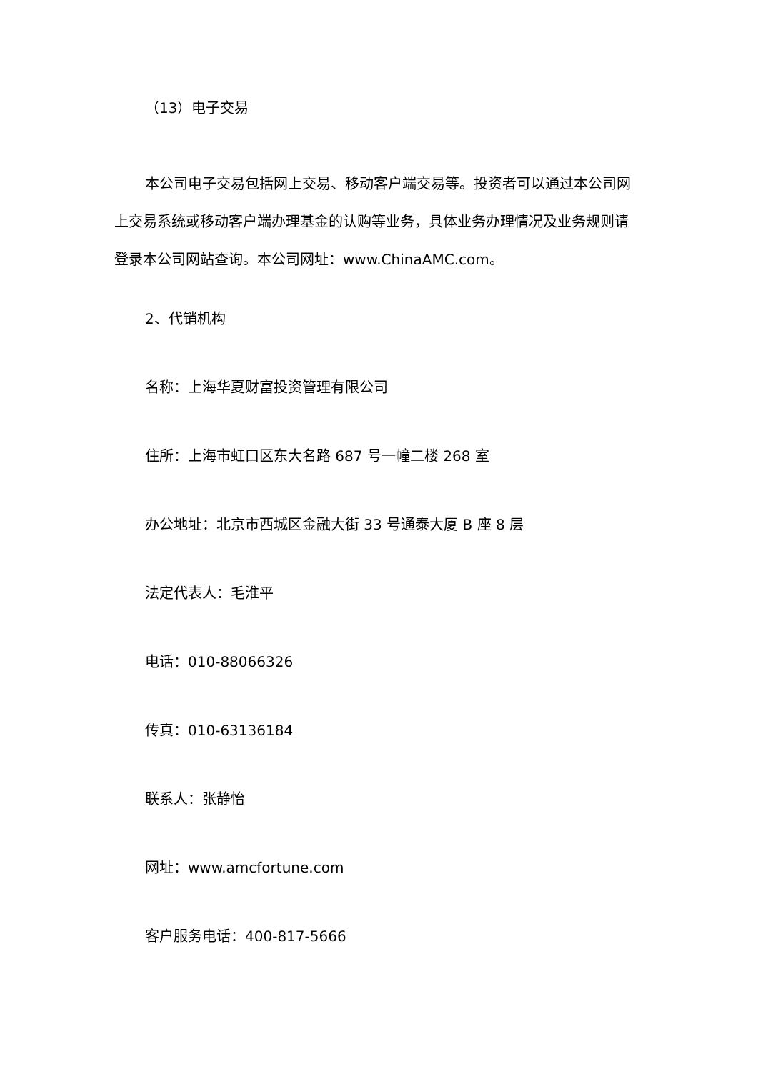（13）电子交易
本公司电子交易包括网上交易、移动客户端交易等。投资者可以通过本公司网上交易系统或移动客户端办理基金的认购等业务，具体业务办理情况及业务规则请登录本公司网站查询。本公司网址：www.ChinaAMC.com。
2、代销机构
名称：上海华夏财富投资管理有限公司
住所：上海市虹口区东大名路 687 号一幢二楼 268 室
办公地址：北京市西城区金融大街 33 号通泰大厦 B 座 8 层
法定代表人：毛淮平
电话：010-88066326
传真：010-63136184
联系人：张静怡
网址：www.amcfortune.com
客户服务电话：400-817-5666